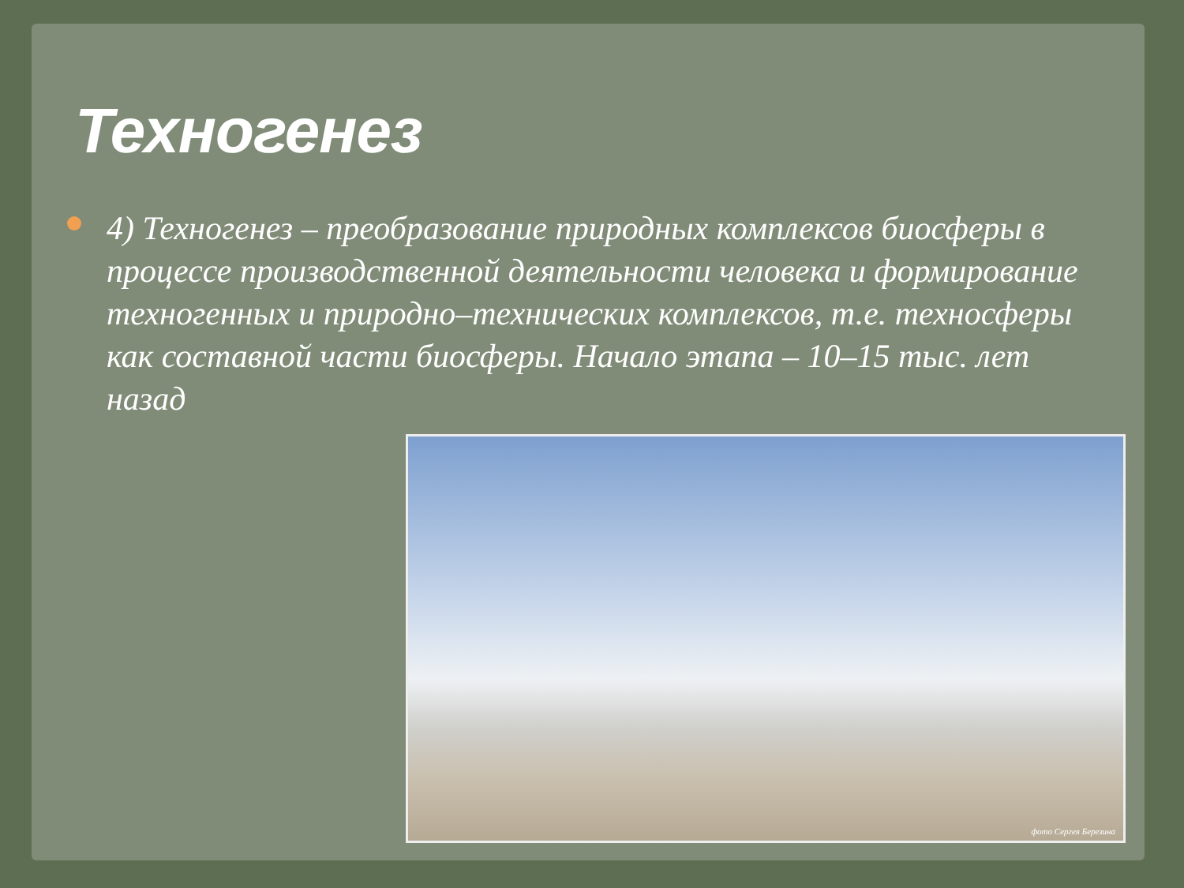Техногенез
4) Техногенез – преобразование природных комплексов биосферы в процессе производственной деятельности человека и формирование техногенных и природно–технических комплексов, т.е. техносферы как составной части биосферы. Начало этапа – 10–15 тыс. лет назад
фото Сергея Березина